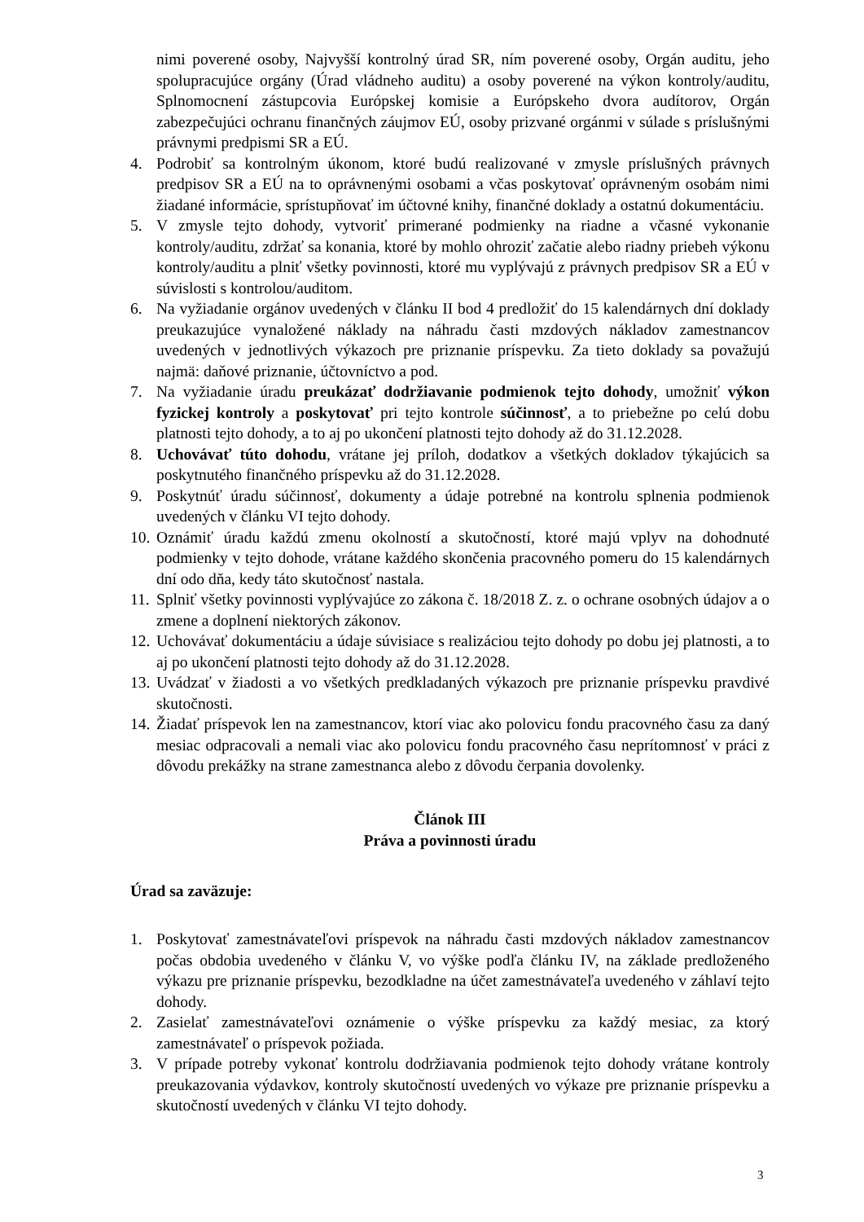nimi poverené osoby, Najvyšší kontrolný úrad SR, ním poverené osoby, Orgán auditu, jeho spolupracujúce orgány (Úrad vládneho auditu) a osoby poverené na výkon kontroly/auditu, Splnomocnení zástupcovia Európskej komisie a Európskeho dvora audítorov, Orgán zabezpečujúci ochranu finančných záujmov EÚ, osoby prizvané orgánmi v súlade s príslušnými právnymi predpismi SR a EÚ.
4. Podrobiť sa kontrolným úkonom, ktoré budú realizované v zmysle príslušných právnych predpisov SR a EÚ na to oprávnenými osobami a včas poskytovať oprávneným osobám nimi žiadané informácie, sprístupňovať im účtovné knihy, finančné doklady a ostatnú dokumentáciu.
5. V zmysle tejto dohody, vytvoriť primerané podmienky na riadne a včasné vykonanie kontroly/auditu, zdržať sa konania, ktoré by mohlo ohroziť začatie alebo riadny priebeh výkonu kontroly/auditu a plniť všetky povinnosti, ktoré mu vyplývajú z právnych predpisov SR a EÚ v súvislosti s kontrolou/auditom.
6. Na vyžiadanie orgánov uvedených v článku II bod 4 predložiť do 15 kalendárnych dní doklady preukazujúce vynaložené náklady na náhradu časti mzdových nákladov zamestnancov uvedených v jednotlivých výkazoch pre priznanie príspevku. Za tieto doklady sa považujú najmä: daňové priznanie, účtovníctvo a pod.
7. Na vyžiadanie úradu preukázať dodržiavanie podmienok tejto dohody, umožniť výkon fyzickej kontroly a poskytovať pri tejto kontrole súčinnosť, a to priebežne po celú dobu platnosti tejto dohody, a to aj po ukončení platnosti tejto dohody až do 31.12.2028.
8. Uchovávať túto dohodu, vrátane jej príloh, dodatkov a všetkých dokladov týkajúcich sa poskytnutého finančného príspevku až do 31.12.2028.
9. Poskytnúť úradu súčinnosť, dokumenty a údaje potrebné na kontrolu splnenia podmienok uvedených v článku VI tejto dohody.
10. Oznámiť úradu každú zmenu okolností a skutočností, ktoré majú vplyv na dohodnuté podmienky v tejto dohode, vrátane každého skončenia pracovného pomeru do 15 kalendárnych dní odo dňa, kedy táto skutočnosť nastala.
11. Splniť všetky povinnosti vyplývajúce zo zákona č. 18/2018 Z. z. o ochrane osobných údajov a o zmene a doplnení niektorých zákonov.
12. Uchovávať dokumentáciu a údaje súvisiace s realizáciou tejto dohody po dobu jej platnosti, a to aj po ukončení platnosti tejto dohody až do 31.12.2028.
13. Uvádzať v žiadosti a vo všetkých predkladaných výkazoch pre priznanie príspevku pravdivé skutočnosti.
14. Žiadať príspevok len na zamestnancov, ktorí viac ako polovicu fondu pracovného času za daný mesiac odpracovali a nemali viac ako polovicu fondu pracovného času neprítomnosť v práci z dôvodu prekážky na strane zamestnanca alebo z dôvodu čerpania dovolenky.
Článok III
Práva a povinnosti úradu
Úrad sa zaväzuje:
1. Poskytovať zamestnávateľovi príspevok na náhradu časti mzdových nákladov zamestnancov počas obdobia uvedeného v článku V, vo výške podľa článku IV, na základe predloženého výkazu pre priznanie príspevku, bezodkladne na účet zamestnávateľa uvedeného v záhlaví tejto dohody.
2. Zasielať zamestnávateľovi oznámenie o výške príspevku za každý mesiac, za ktorý zamestnávateľ o príspevok požiada.
3. V prípade potreby vykonať kontrolu dodržiavania podmienok tejto dohody vrátane kontroly preukazovania výdavkov, kontroly skutočností uvedených vo výkaze pre priznanie príspevku a skutočností uvedených v článku VI tejto dohody.
3